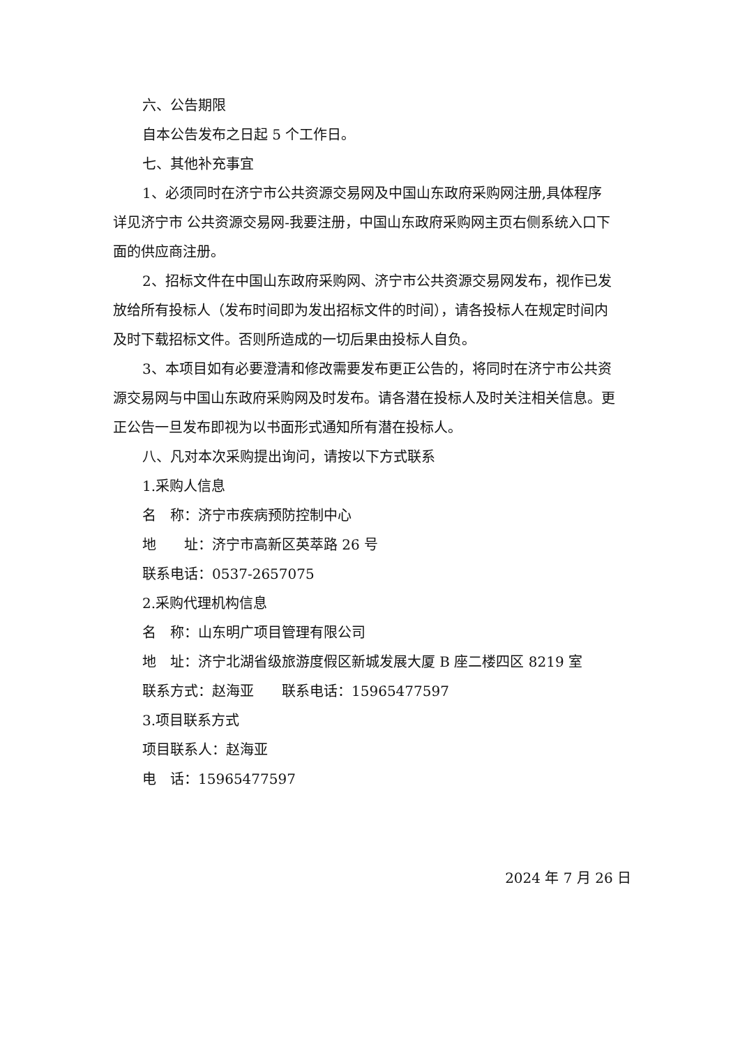六、公告期限
自本公告发布之日起 5 个工作日。
七、其他补充事宜
1、必须同时在济宁市公共资源交易网及中国山东政府采购网注册,具体程序详见济宁市 公共资源交易网-我要注册，中国山东政府采购网主页右侧系统入口下面的供应商注册。
2、招标文件在中国山东政府采购网、济宁市公共资源交易网发布，视作已发放给所有投标人（发布时间即为发出招标文件的时间），请各投标人在规定时间内及时下载招标文件。否则所造成的一切后果由投标人自负。
3、本项目如有必要澄清和修改需要发布更正公告的，将同时在济宁市公共资源交易网与中国山东政府采购网及时发布。请各潜在投标人及时关注相关信息。更正公告一旦发布即视为以书面形式通知所有潜在投标人。
八、凡对本次采购提出询问，请按以下方式联系
1.采购人信息
名　称：济宁市疾病预防控制中心
地　　址：济宁市高新区英萃路 26 号
联系电话：0537-2657075
2.采购代理机构信息
名　称：山东明广项目管理有限公司
地　址：济宁北湖省级旅游度假区新城发展大厦 B 座二楼四区 8219 室
联系方式：赵海亚　　联系电话：15965477597
3.项目联系方式
项目联系人：赵海亚
电　话：15965477597
2024 年 7 月 26 日